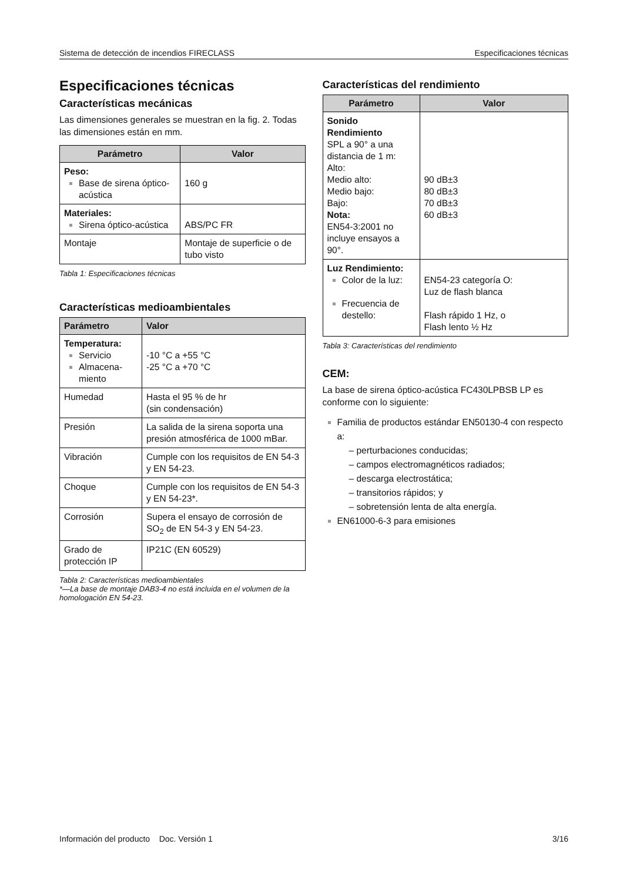Sistema de detección de incendios FIRECLASS Especificaciones técnicas
Especificaciones técnicas
Características mecánicas
Las dimensiones generales se muestran en la fig. 2. Todas las dimensiones están en mm.
| Parámetro | Valor |
| --- | --- |
| Peso: Base de sirena óptico-acústica | 160 g |
| Materiales: Sirena óptico-acústica | ABS/PC FR |
| Montaje | Montaje de superficie o de tubo visto |
Tabla 1: Especificaciones técnicas
Características medioambientales
| Parámetro | Valor |
| --- | --- |
| Temperatura: Servicio Almacena-miento | -10 °C a +55 °C -25 °C a +70 °C |
| Humedad | Hasta el 95 % de hr (sin condensación) |
| Presión | La salida de la sirena soporta una presión atmosférica de 1000 mBar. |
| Vibración | Cumple con los requisitos de EN 54-3 y EN 54-23. |
| Choque | Cumple con los requisitos de EN 54-3 y EN 54-23*. |
| Corrosión | Supera el ensayo de corrosión de SO<sub>2</sub> de EN 54-3 y EN 54-23. |
| Grado de protección IP | IP21C (EN 60529) |
Tabla 2: Características medioambientales
*—La base de montaje DAB3-4 no está incluida en el volumen de la homologación EN 54-23.
Características del rendimiento
| Parámetro | Valor |
| --- | --- |
| Sonido Rendimiento SPL a 90° a una distancia de 1 m: Alto: Medio alto: Medio bajo: Bajo: Nota: EN54-3:2001 no incluye ensayos a 90°. | 90 dB±3 80 dB±3 70 dB±3 60 dB±3 |
| Luz Rendimiento: Color de la luz: Frecuencia de destello: | EN54-23 categoría O: Luz de flash blanca Flash rápido 1 Hz, o Flash lento ½ Hz |
Tabla 3: Características del rendimiento
CEM:
La base de sirena óptico-acústica FC430LPBSB LP es conforme con lo siguiente:
Familia de productos estándar EN50130-4 con respecto a:
– perturbaciones conducidas;
– campos electromagnéticos radiados;
– descarga electrostática;
– transitorios rápidos; y
– sobretensión lenta de alta energía.
EN61000-6-3 para emisiones
Información del producto Doc. Versión 1 3/16